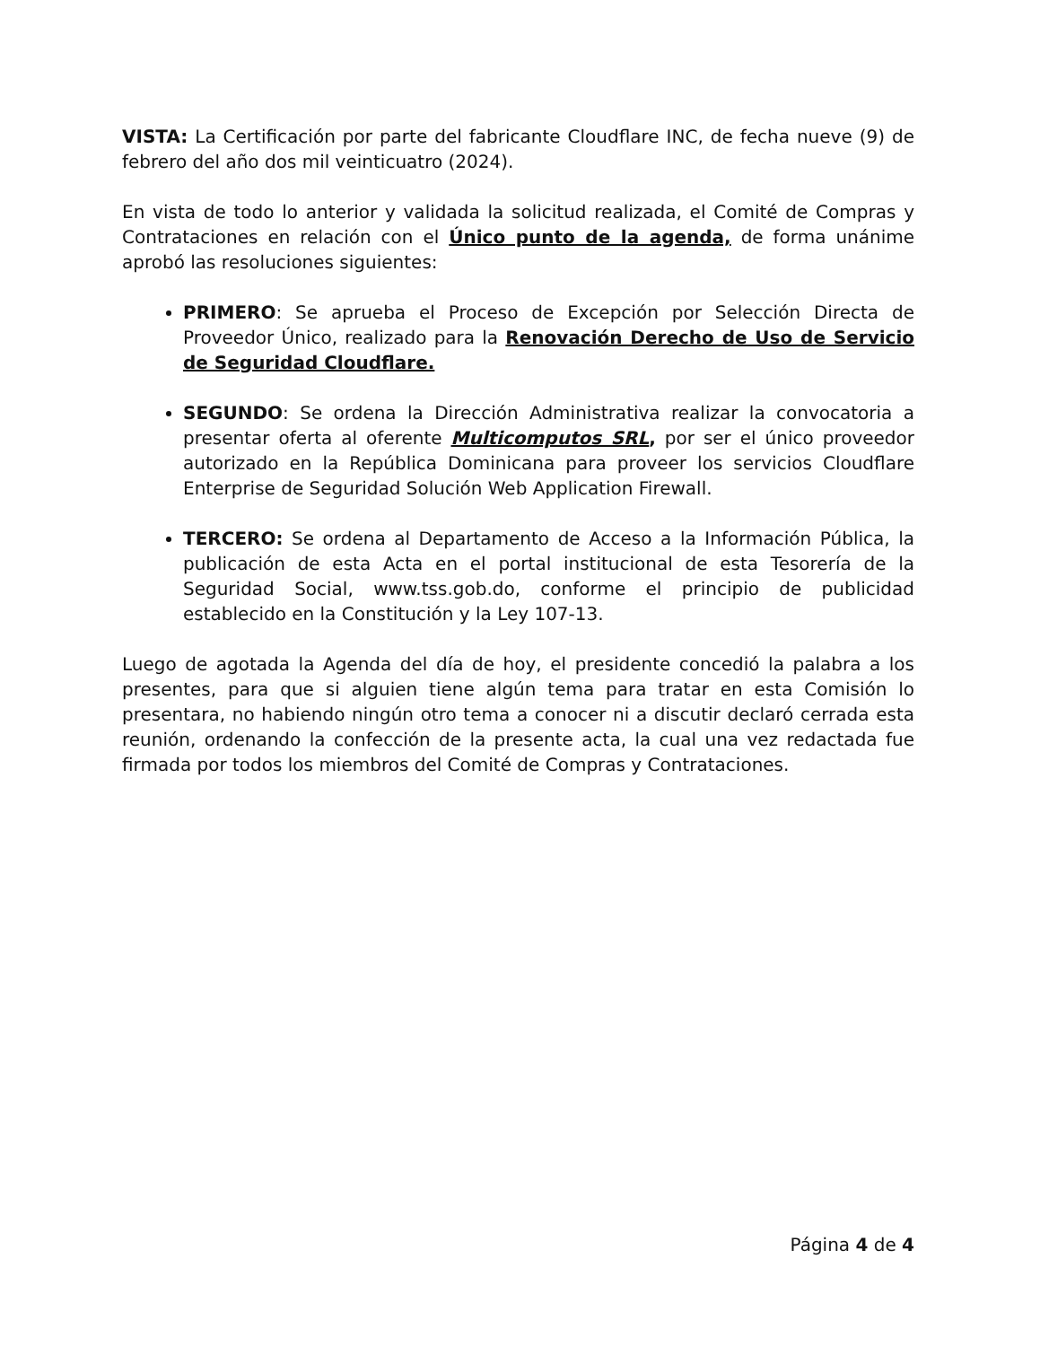VISTA: La Certificación por parte del fabricante Cloudflare INC, de fecha nueve (9) de febrero del año dos mil veinticuatro (2024).
En vista de todo lo anterior y validada la solicitud realizada, el Comité de Compras y Contrataciones en relación con el Único punto de la agenda, de forma unánime aprobó las resoluciones siguientes:
PRIMERO: Se aprueba el Proceso de Excepción por Selección Directa de Proveedor Único, realizado para la Renovación Derecho de Uso de Servicio de Seguridad Cloudflare.
SEGUNDO: Se ordena la Dirección Administrativa realizar la convocatoria a presentar oferta al oferente Multicomputos SRL, por ser el único proveedor autorizado en la República Dominicana para proveer los servicios Cloudflare Enterprise de Seguridad Solución Web Application Firewall.
TERCERO: Se ordena al Departamento de Acceso a la Información Pública, la publicación de esta Acta en el portal institucional de esta Tesorería de la Seguridad Social, www.tss.gob.do, conforme el principio de publicidad establecido en la Constitución y la Ley 107-13.
Luego de agotada la Agenda del día de hoy, el presidente concedió la palabra a los presentes, para que si alguien tiene algún tema para tratar en esta Comisión lo presentara, no habiendo ningún otro tema a conocer ni a discutir declaró cerrada esta reunión, ordenando la confección de la presente acta, la cual una vez redactada fue firmada por todos los miembros del Comité de Compras y Contrataciones.
Página 4 de 4